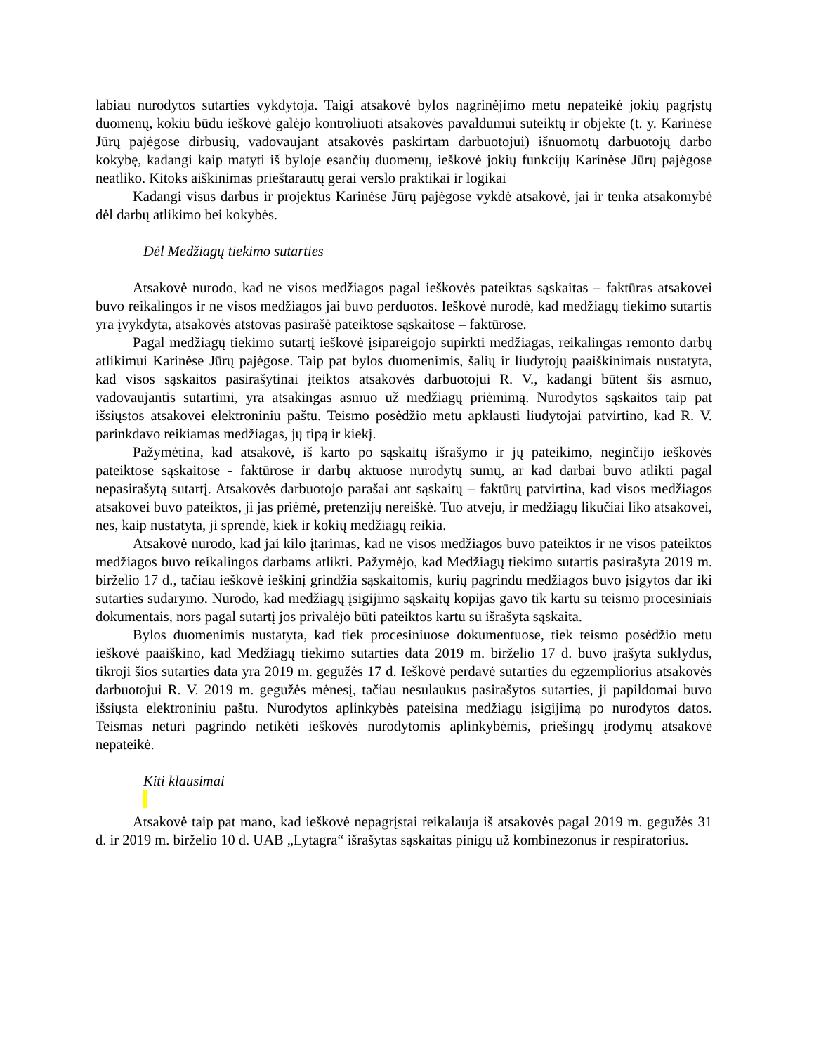labiau nurodytos sutarties vykdytoja. Taigi atsakovė bylos nagrinėjimo metu nepateikė jokių pagrįstų duomenų, kokiu būdu ieškovė galėjo kontroliuoti atsakovės pavaldumui suteiktų ir objekte (t. y. Karinėse Jūrų pajėgose dirbusių, vadovaujant atsakovės paskirtam darbuotojui) išnuomotų darbuotojų darbo kokybę, kadangi kaip matyti iš byloje esančių duomenų, ieškovė jokių funkcijų Karinėse Jūrų pajėgose neatliko. Kitoks aiškinimas prieštarautų gerai verslo praktikai ir logikai
Kadangi visus darbus ir projektus Karinėse Jūrų pajėgose vykdė atsakovė, jai ir tenka atsakomybė dėl darbų atlikimo bei kokybės.
Dėl Medžiagų tiekimo sutarties
Atsakovė nurodo, kad ne visos medžiagos pagal ieškovės pateiktas sąskaitas – faktūras atsakovei buvo reikalingos ir ne visos medžiagos jai buvo perduotos. Ieškovė nurodė, kad medžiagų tiekimo sutartis yra įvykdyta, atsakovės atstovas pasirašė pateiktose sąskaitose – faktūrose.
Pagal medžiagų tiekimo sutartį ieškovė įsipareigojo supirkti medžiagas, reikalingas remonto darbų atlikimui Karinėse Jūrų pajėgose. Taip pat bylos duomenimis, šalių ir liudytojų paaiškinimais nustatyta, kad visos sąskaitos pasirašytinai įteiktos atsakovės darbuotojui R. V., kadangi būtent šis asmuo, vadovaujantis sutartimi, yra atsakingas asmuo už medžiagų priėmimą. Nurodytos sąskaitos taip pat išsiųstos atsakovei elektroniniu paštu. Teismo posėdžio metu apklausti liudytojai patvirtino, kad R. V. parinkdavo reikiamas medžiagas, jų tipą ir kiekį.
Pažymėtina, kad atsakovė, iš karto po sąskaitų išrašymo ir jų pateikimo, neginčijo ieškovės pateiktose sąskaitose - faktūrose ir darbų aktuose nurodytų sumų, ar kad darbai buvo atlikti pagal nepasirašytą sutartį. Atsakovės darbuotojo parašai ant sąskaitų – faktūrų patvirtina, kad visos medžiagos atsakovei buvo pateiktos, ji jas priėmė, pretenzijų nereiškė. Tuo atveju, ir medžiagų likučiai liko atsakovei, nes, kaip nustatyta, ji sprendė, kiek ir kokių medžiagų reikia.
Atsakovė nurodo, kad jai kilo įtarimas, kad ne visos medžiagos buvo pateiktos ir ne visos pateiktos medžiagos buvo reikalingos darbams atlikti. Pažymėjo, kad Medžiagų tiekimo sutartis pasirašyta 2019 m. birželio 17 d., tačiau ieškovė ieškinį grindžia sąskaitomis, kurių pagrindu medžiagos buvo įsigytos dar iki sutarties sudarymo. Nurodo, kad medžiagų įsigijimo sąskaitų kopijas gavo tik kartu su teismo procesiniais dokumentais, nors pagal sutartį jos privalėjo būti pateiktos kartu su išrašyta sąskaita.
Bylos duomenimis nustatyta, kad tiek procesiniuose dokumentuose, tiek teismo posėdžio metu ieškovė paaiškino, kad Medžiagų tiekimo sutarties data 2019 m. birželio 17 d. buvo įrašyta suklydus, tikroji šios sutarties data yra 2019 m. gegužės 17 d. Ieškovė perdavė sutarties du egzempliorius atsakovės darbuotojui R. V. 2019 m. gegužės mėnesį, tačiau nesulaukus pasirašytos sutarties, ji papildomai buvo išsiųsta elektroniniu paštu. Nurodytos aplinkybės pateisina medžiagų įsigijimą po nurodytos datos. Teismas neturi pagrindo netikėti ieškovės nurodytomis aplinkybėmis, priešingų įrodymų atsakovė nepateikė.
Kiti klausimai
Atsakovė taip pat mano, kad ieškovė nepagrįstai reikalauja iš atsakovės pagal 2019 m. gegužės 31 d. ir 2019 m. birželio 10 d. UAB „Lytagra“ išrašytas sąskaitas pinigų už kombinezonus ir respiratorius.